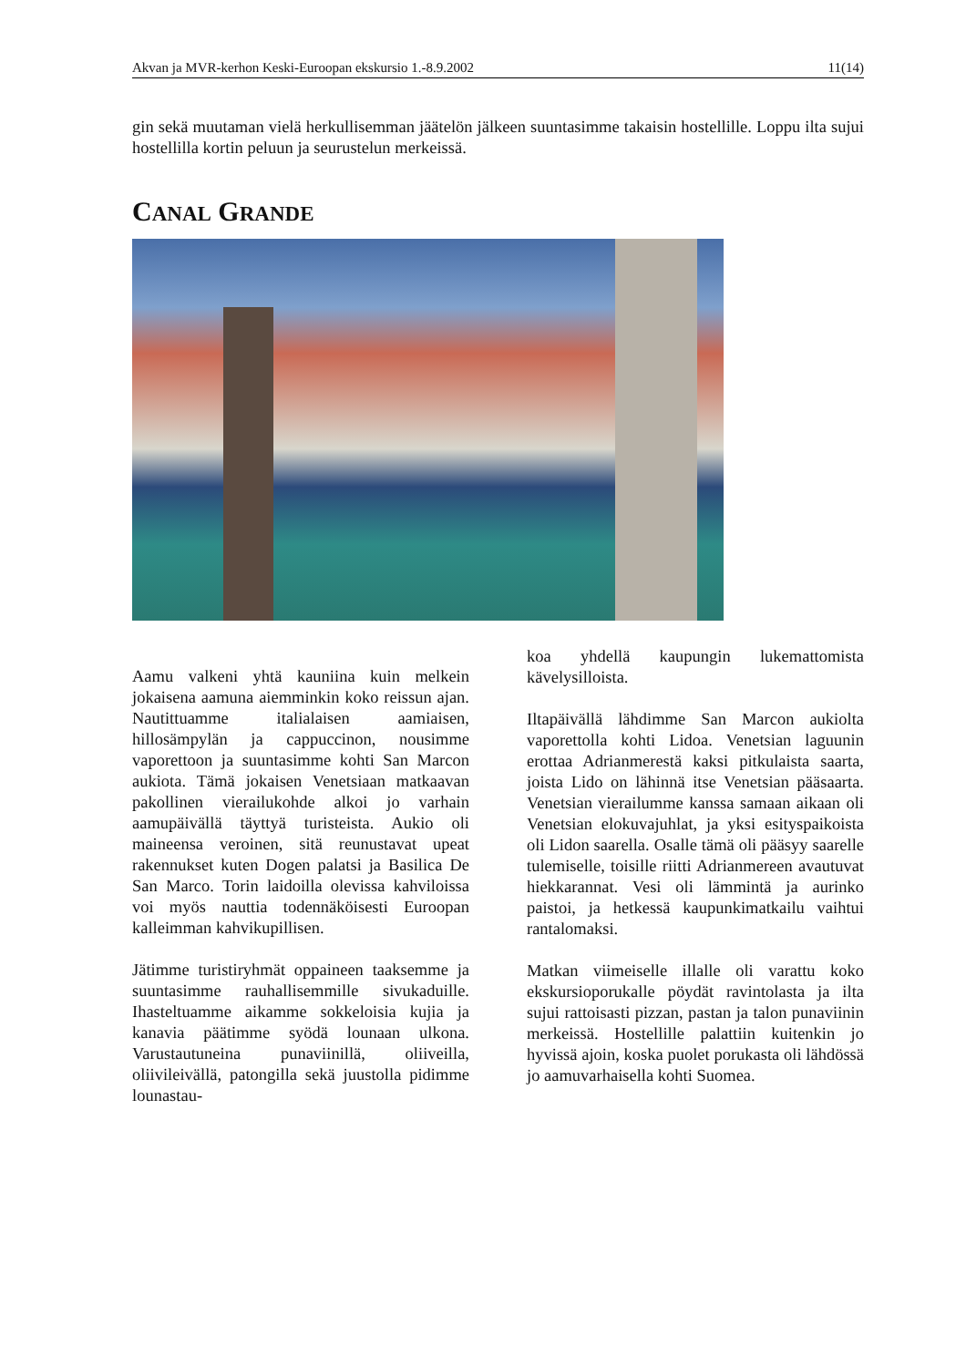Akvan ja MVR-kerhon Keski-Euroopan ekskursio 1.-8.9.2002 11(14)
gin sekä muutaman vielä herkullisemman jäätelön jälkeen suuntasimme takaisin hostellille. Loppu ilta sujui hostellilla kortin peluun ja seurustelun merkeissä.
CANAL GRANDE
Aamu valkeni yhtä kauniina kuin melkein jokaisena aamuna aiemminkin koko reissun ajan. Nautittuamme italialaisen aamiaisen, hillosämpylän ja cappuccinon, nousimme vaporettoon ja suuntasimme kohti San Marcon aukiota. Tämä jokaisen Venetsiaan matkaavan pakollinen vierailukohde alkoi jo varhain aamupäivällä täyttyä turisteista. Aukio oli maineensa veroinen, sitä reunustavat upeat rakennukset kuten Dogen palatsi ja Basilica De San Marco. Torin laidoilla olevissa kahviloissa voi myös nauttia todennäköisesti Euroopan kalleimman kahvikupillisen.
Jätimme turistiryhmät oppaineen taaksemme ja suuntasimme rauhallisemmille sivukaduille. Ihasteltuamme aikamme sokkeloisia kujia ja kanavia päätimme syödä lounaan ulkona. Varustautuneina punaviinillä, oliiveilla, oliivileivällä, patongilla sekä juustolla pidimme lounastau-
koa yhdellä kaupungin lukemattomista kävelysilloista.
Iltapäivällä lähdimme San Marcon aukiolta vaporettolla kohti Lidoa. Venetsian laguunin erottaa Adrianmerestä kaksi pitkulaista saarta, joista Lido on lähinnä itse Venetsian pääsaarta. Venetsian vierailumme kanssa samaan aikaan oli Venetsian elokuvajuhlat, ja yksi esityspaikoista oli Lidon saarella. Osalle tämä oli pääsyy saarelle tulemiselle, toisille riitti Adrianmereen avautuvat hiekkarannat. Vesi oli lämmintä ja aurinko paistoi, ja hetkessä kaupunkimatkailu vaihtui rantalomaksi.
Matkan viimeiselle illalle oli varattu koko ekskursioporukalle pöydät ravintolasta ja ilta sujui rattoisasti pizzan, pastan ja talon punaviinin merkeissä. Hostellille palattiin kuitenkin jo hyvissä ajoin, koska puolet porukasta oli lähdössä jo aamuvarhaisella kohti Suomea.